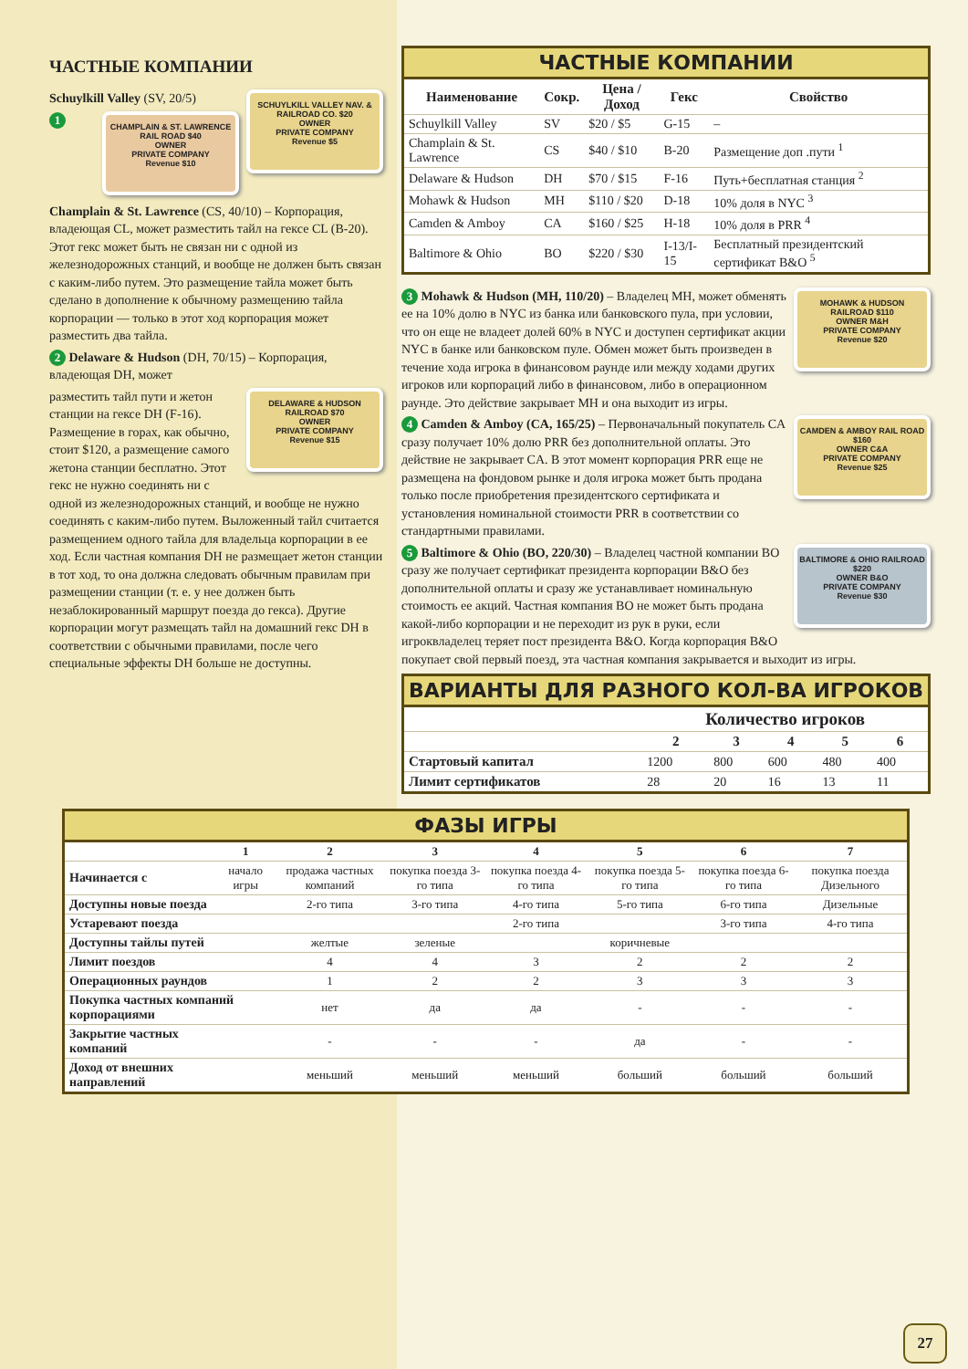ЧАСТНЫЕ КОМПАНИИ
SCHUYLKILL VALLEY NAV. & RAILROAD CO. $20
OWNER
PRIVATE COMPANY
Revenue $5
Schuylkill Valley (SV, 20/5)
CHAMPLAIN & ST. LAWRENCE RAIL ROAD $40
OWNER
PRIVATE COMPANY
Revenue $10
1 Champlain & St. Lawrence (CS, 40/10) – Корпорация, владеющая CL, может разместить тайл на гексе CL (B-20). Этот гекс может быть не связан ни с одной из железнодорожных станций, и вообще не должен быть связан с каким-либо путем. Это размещение тайла может быть сделано в дополнение к обычному размещению тайла корпорации — только в этот ход корпорация может разместить два тайла.
2 Delaware & Hudson (DH, 70/15) – Корпорация, владеющая DH, может
DELAWARE & HUDSON RAILROAD $70
OWNER
PRIVATE COMPANY
Revenue $15
разместить тайл пути и жетон станции на гексе DH (F-16). Размещение в горах, как обычно, стоит $120, а размещение самого жетона станции бесплатно. Этот гекс не нужно соединять ни с одной из железнодорожных станций, и вообще не нужно соединять с каким-либо путем. Выложенный тайл считается размещением одного тайла для владельца корпорации в ее ход. Если частная компания DH не размещает жетон станции в тот ход, то она должна следовать обычным правилам при размещении станции (т. е. у нее должен быть незаблокированный маршрут поезда до гекса). Другие корпорации могут размещать тайл на домашний гекс DH в соответствии с обычными правилами, после чего специальные эффекты DH больше не доступны.
ЧАСТНЫЕ КОМПАНИИ
| Наименование | Сокр. | Цена / Доход | Гекс | Свойство |
| --- | --- | --- | --- | --- |
| Schuylkill Valley | SV | $20 / $5 | G-15 | – |
| Champlain & St. Lawrence | CS | $40 / $10 | B-20 | Размещение доп .пути <sup>1</sup> |
| Delaware & Hudson | DH | $70 / $15 | F-16 | Путь+бесплатная станция <sup>2</sup> |
| Mohawk & Hudson | MH | $110 / $20 | D-18 | 10% доля в NYC <sup>3</sup> |
| Camden & Amboy | CA | $160 / $25 | H-18 | 10% доля в PRR <sup>4</sup> |
| Baltimore & Ohio | BO | $220 / $30 | I-13/I-15 | Бесплатный президентский сертификат B&O <sup>5</sup> |
MOHAWK & HUDSON RAILROAD $110
OWNER M&H
PRIVATE COMPANY
Revenue $20
3 Mohawk & Hudson (MH, 110/20) – Владелец MH, может обменять ее на 10% долю в NYC из банка или банковского пула, при условии, что он еще не владеет долей 60% в NYC и доступен сертификат акции NYC в банке или банковском пуле. Обмен может быть произведен в течение хода игрока в финансовом раунде или между ходами других игроков или корпораций либо в финансовом, либо в операционном раунде. Это действие закрывает MH и она выходит из игры.
CAMDEN & AMBOY RAIL ROAD $160
OWNER C&A
PRIVATE COMPANY
Revenue $25
4 Camden & Amboy (CA, 165/25) – Первоначальный покупатель CA сразу получает 10% долю PRR без дополнительной оплаты. Это действие не закрывает CA. В этот момент корпорация PRR еще не размещена на фондовом рынке и доля игрока может быть продана только после приобретения президентского сертификата и установления номинальной стоимости PRR в соответствии со стандартными правилами.
BALTIMORE & OHIO RAILROAD $220
OWNER B&O
PRIVATE COMPANY
Revenue $30
5 Baltimore & Ohio (BO, 220/30) – Владелец частной компании BO сразу же получает сертификат президента корпорации B&O без дополнительной оплаты и сразу же устанавливает номинальную стоимость ее акций. Частная компания BO не может быть продана какой-либо корпорации и не переходит из рук в руки, если игроквладелец теряет пост президента B&O. Когда корпорация B&O покупает свой первый поезд, эта частная компания закрывается и выходит из игры.
ВАРИАНТЫ ДЛЯ РАЗНОГО КОЛ-ВА ИГРОКОВ
| | Количество игроков | | | | |
| --- | --- | --- | --- | --- | --- |
| | 2 | 3 | 4 | 5 | 6 |
| Стартовый капитал | 1200 | 800 | 600 | 480 | 400 |
| Лимит сертификатов | 28 | 20 | 16 | 13 | 11 |
ФАЗЫ ИГРЫ
| | 1 | 2 | 3 | 4 | 5 | 6 | 7 |
| --- | --- | --- | --- | --- | --- | --- | --- |
| Начинается с | начало игры | продажа частных компаний | покупка поезда 3-го типа | покупка поезда 4-го типа | покупка поезда 5-го типа | покупка поезда 6-го типа | покупка поезда Дизельного |
| Доступны новые поезда | | 2-го типа | 3-го типа | 4-го типа | 5-го типа | 6-го типа | Дизельные |
| Устаревают поезда | | | | 2-го типа | | 3-го типа | 4-го типа |
| Доступны тайлы путей | | желтые | зеленые | | коричневые | | |
| Лимит поездов | | 4 | 4 | 3 | 2 | 2 | 2 |
| Операционных раундов | | 1 | 2 | 2 | 3 | 3 | 3 |
| Покупка частных компаний корпорациями | | нет | да | да | - | - | - |
| Закрытие частных компаний | | - | - | - | да | - | - |
| Доход от внешних направлений | | меньший | меньший | меньший | больший | больший | больший |
27